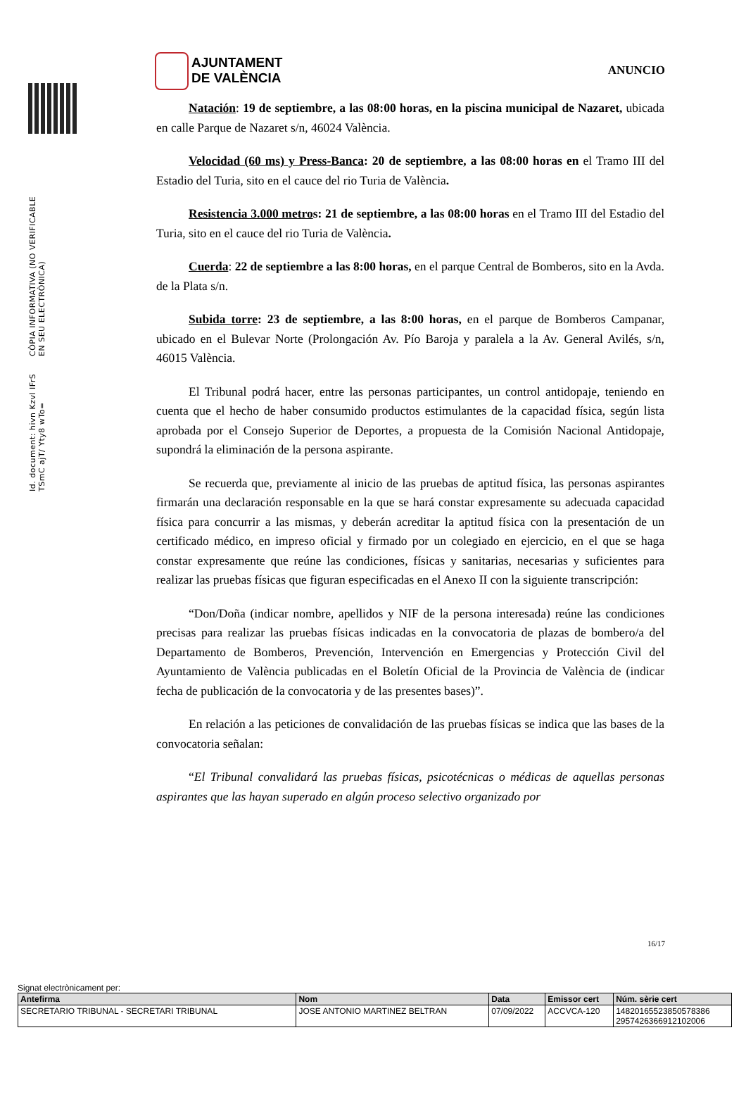Id. document: hivn Kzvl IFrS TSmC ajT/ Yty8 wTo=
CÒPIA INFORMATIVA (NO VERIFICABLE EN SEU ELECTRÒNICA)
AJUNTAMENT
DE VALÈNCIA
ANUNCIO
Natación: 19 de septiembre, a las 08:00 horas, en la piscina municipal de Nazaret, ubicada en calle Parque de Nazaret s/n, 46024 València.
Velocidad (60 ms) y Press-Banca: 20 de septiembre, a las 08:00 horas en el Tramo III del Estadio del Turia, sito en el cauce del rio Turia de València.
Resistencia 3.000 metros: 21 de septiembre, a las 08:00 horas en el Tramo III del Estadio del Turia, sito en el cauce del rio Turia de València.
Cuerda: 22 de septiembre a las 8:00 horas, en el parque Central de Bomberos, sito en la Avda. de la Plata s/n.
Subida torre: 23 de septiembre, a las 8:00 horas, en el parque de Bomberos Campanar, ubicado en el Bulevar Norte (Prolongación Av. Pío Baroja y paralela a la Av. General Avilés, s/n, 46015 València.
El Tribunal podrá hacer, entre las personas participantes, un control antidopaje, teniendo en cuenta que el hecho de haber consumido productos estimulantes de la capacidad física, según lista aprobada por el Consejo Superior de Deportes, a propuesta de la Comisión Nacional Antidopaje, supondrá la eliminación de la persona aspirante.
Se recuerda que, previamente al inicio de las pruebas de aptitud física, las personas aspirantes firmarán una declaración responsable en la que se hará constar expresamente su adecuada capacidad física para concurrir a las mismas, y deberán acreditar la aptitud física con la presentación de un certificado médico, en impreso oficial y firmado por un colegiado en ejercicio, en el que se haga constar expresamente que reúne las condiciones, físicas y sanitarias, necesarias y suficientes para realizar las pruebas físicas que figuran especificadas en el Anexo II con la siguiente transcripción:
“Don/Doña (indicar nombre, apellidos y NIF de la persona interesada) reúne las condiciones precisas para realizar las pruebas físicas indicadas en la convocatoria de plazas de bombero/a del Departamento de Bomberos, Prevención, Intervención en Emergencias y Protección Civil del Ayuntamiento de València publicadas en el Boletín Oficial de la Provincia de València de (indicar fecha de publicación de la convocatoria y de las presentes bases)”.
En relación a las peticiones de convalidación de las pruebas físicas se indica que las bases de la convocatoria señalan:
“El Tribunal convalidará las pruebas físicas, psicotécnicas o médicas de aquellas personas aspirantes que las hayan superado en algún proceso selectivo organizado por
16/17
Signat electrònicament per:
| Antefirma | Nom | Data | Emissor cert | Núm. sèrie cert |
| --- | --- | --- | --- | --- |
| SECRETARIO TRIBUNAL - SECRETARI TRIBUNAL | JOSE ANTONIO MARTINEZ BELTRAN | 07/09/2022 | ACCVCA-120 | 14820165523850578386 2957426366912102006 |